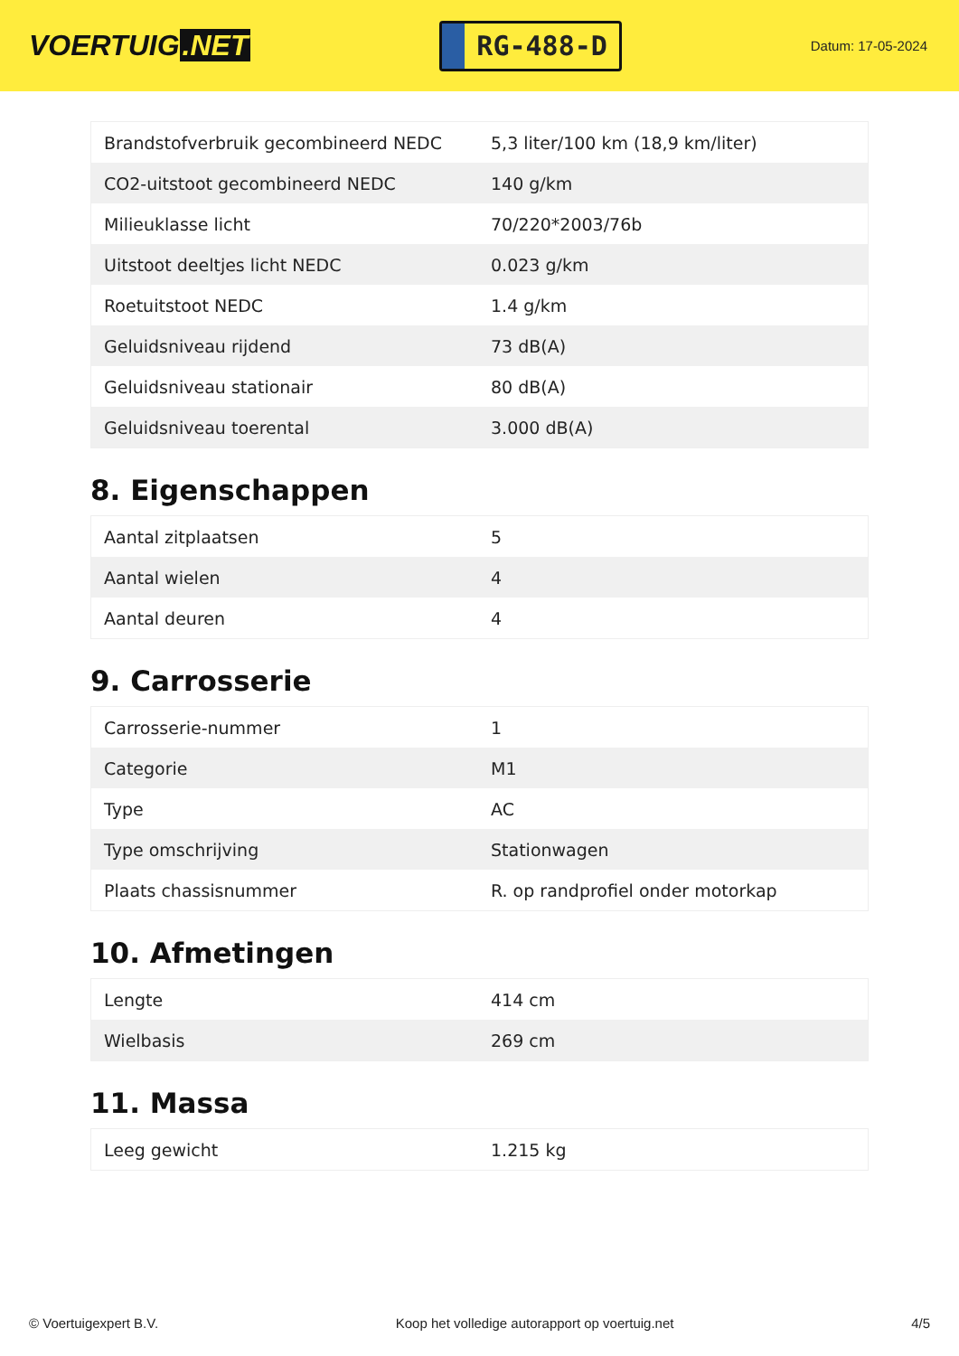VOERTUIG.NET
RG-488-D
Datum: 17-05-2024
| Brandstofverbruik gecombineerd NEDC | 5,3 liter/100 km (18,9 km/liter) |
| CO2-uitstoot gecombineerd NEDC | 140 g/km |
| Milieuklasse licht | 70/220*2003/76b |
| Uitstoot deeltjes licht NEDC | 0.023 g/km |
| Roetuitstoot NEDC | 1.4 g/km |
| Geluidsniveau rijdend | 73 dB(A) |
| Geluidsniveau stationair | 80 dB(A) |
| Geluidsniveau toerental | 3.000 dB(A) |
8. Eigenschappen
| Aantal zitplaatsen | 5 |
| Aantal wielen | 4 |
| Aantal deuren | 4 |
9. Carrosserie
| Carrosserie-nummer | 1 |
| Categorie | M1 |
| Type | AC |
| Type omschrijving | Stationwagen |
| Plaats chassisnummer | R. op randprofiel onder motorkap |
10. Afmetingen
| Lengte | 414 cm |
| Wielbasis | 269 cm |
11. Massa
| Leeg gewicht | 1.215 kg |
© Voertuigexpert B.V. Koop het volledige autorapport op voertuig.net 4/5